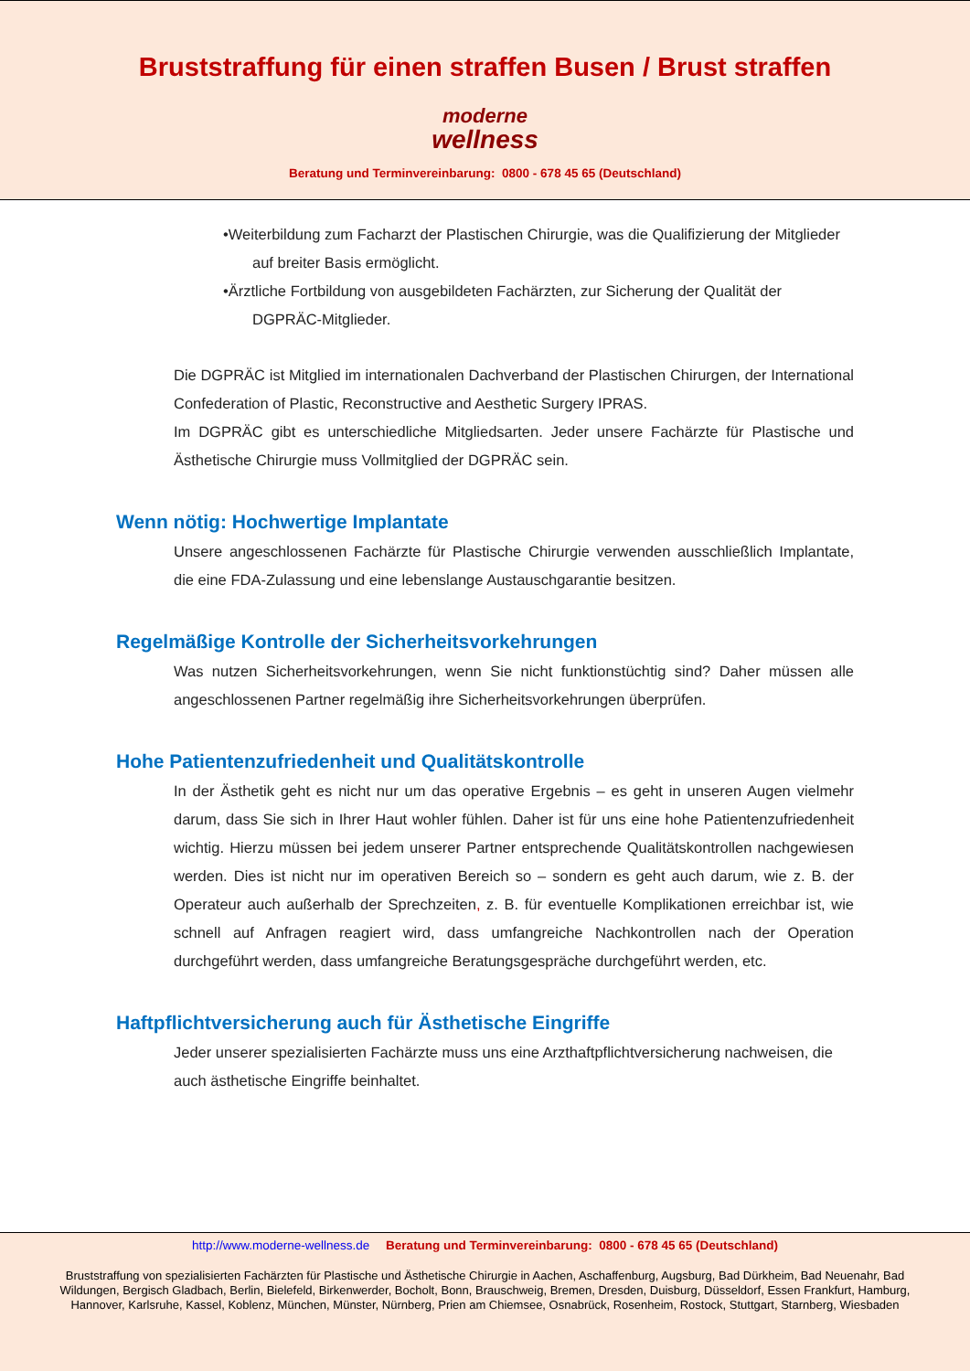Bruststraffung für einen straffen Busen / Brust straffen
moderne
wellness
Beratung und Terminvereinbarung: 0800 - 678 45 65 (Deutschland)
•Weiterbildung zum Facharzt der Plastischen Chirurgie, was die Qualifizierung der Mitglieder auf breiter Basis ermöglicht.
•Ärztliche Fortbildung von ausgebildeten Fachärzten, zur Sicherung der Qualität der DGPRÄC-Mitglieder.
Die DGPRÄC ist Mitglied im internationalen Dachverband der Plastischen Chirurgen, der International Confederation of Plastic, Reconstructive and Aesthetic Surgery IPRAS.
Im DGPRÄC gibt es unterschiedliche Mitgliedsarten. Jeder unsere Fachärzte für Plastische und Ästhetische Chirurgie muss Vollmitglied der DGPRÄC sein.
Wenn nötig: Hochwertige Implantate
Unsere angeschlossenen Fachärzte für Plastische Chirurgie verwenden ausschließlich Implantate, die eine FDA-Zulassung und eine lebenslange Austauschgarantie besitzen.
Regelmäßige Kontrolle der Sicherheitsvorkehrungen
Was nutzen Sicherheitsvorkehrungen, wenn Sie nicht funktionstüchtig sind? Daher müssen alle angeschlossenen Partner regelmäßig ihre Sicherheitsvorkehrungen überprüfen.
Hohe Patientenzufriedenheit und Qualitätskontrolle
In der Ästhetik geht es nicht nur um das operative Ergebnis – es geht in unseren Augen vielmehr darum, dass Sie sich in Ihrer Haut wohler fühlen. Daher ist für uns eine hohe Patientenzufriedenheit wichtig. Hierzu müssen bei jedem unserer Partner entsprechende Qualitätskontrollen nachgewiesen werden. Dies ist nicht nur im operativen Bereich so – sondern es geht auch darum, wie z. B. der Operateur auch außerhalb der Sprechzeiten, z. B. für eventuelle Komplikationen erreichbar ist, wie schnell auf Anfragen reagiert wird, dass umfangreiche Nachkontrollen nach der Operation durchgeführt werden, dass umfangreiche Beratungsgespräche durchgeführt werden, etc.
Haftpflichtversicherung auch für Ästhetische Eingriffe
Jeder unserer spezialisierten Fachärzte muss uns eine Arzthaftpflichtversicherung nachweisen, die auch ästhetische Eingriffe beinhaltet.
http://www.moderne-wellness.de Beratung und Terminvereinbarung: 0800 - 678 45 65 (Deutschland)
Bruststraffung von spezialisierten Fachärzten für Plastische und Ästhetische Chirurgie in Aachen, Aschaffenburg, Augsburg, Bad Dürkheim, Bad Neuenahr, Bad Wildungen, Bergisch Gladbach, Berlin, Bielefeld, Birkenwerder, Bocholt, Bonn, Brauschweig, Bremen, Dresden, Duisburg, Düsseldorf, Essen Frankfurt, Hamburg, Hannover, Karlsruhe, Kassel, Koblenz, München, Münster, Nürnberg, Prien am Chiemsee, Osnabrück, Rosenheim, Rostock, Stuttgart, Starnberg, Wiesbaden